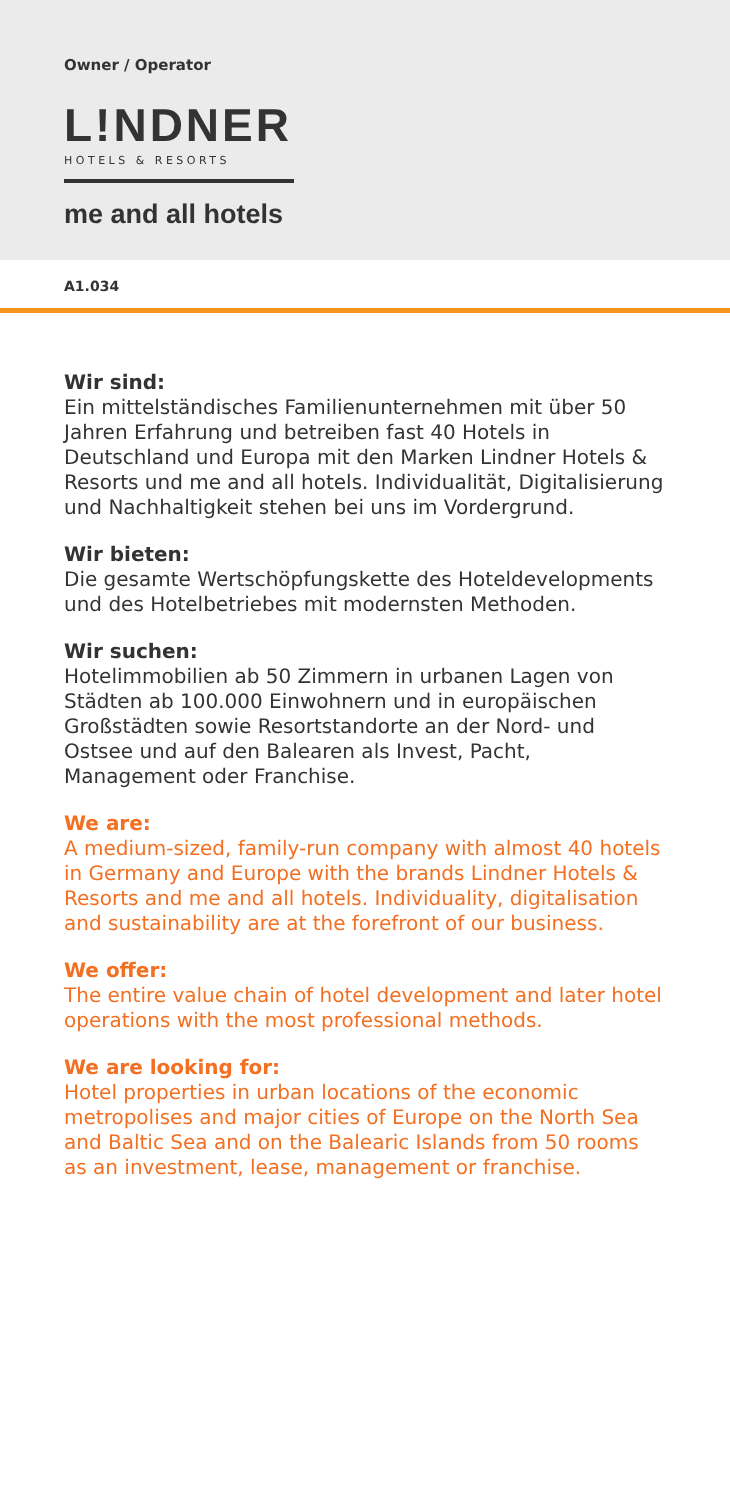Owner / Operator
L!NDNER
HOTELS & RESORTS
me and all hotels
A1.034
Wir sind:
Ein mittelständisches Familienunternehmen mit über 50 Jahren Erfahrung und betreiben fast 40 Hotels in Deutschland und Europa mit den Marken Lindner Hotels & Resorts und me and all hotels. Individualität, Digitalisierung und Nachhaltigkeit stehen bei uns im Vordergrund.
Wir bieten:
Die gesamte Wertschöpfungskette des Hoteldevelopments und des Hotelbetriebes mit modernsten Methoden.
Wir suchen:
Hotelimmobilien ab 50 Zimmern in urbanen Lagen von Städten ab 100.000 Einwohnern und in europäischen Großstädten sowie Resortstandorte an der Nord- und Ostsee und auf den Balearen als Invest, Pacht, Management oder Franchise.
We are:
A medium-sized, family-run company with almost 40 hotels in Germany and Europe with the brands Lindner Hotels & Resorts and me and all hotels. Individuality, digitalisation and sustainability are at the forefront of our business.
We offer:
The entire value chain of hotel development and later hotel operations with the most professional methods.
We are looking for:
Hotel properties in urban locations of the economic metropolises and major cities of Europe on the North Sea and Baltic Sea and on the Balearic Islands from 50 rooms as an investment, lease, management or franchise.